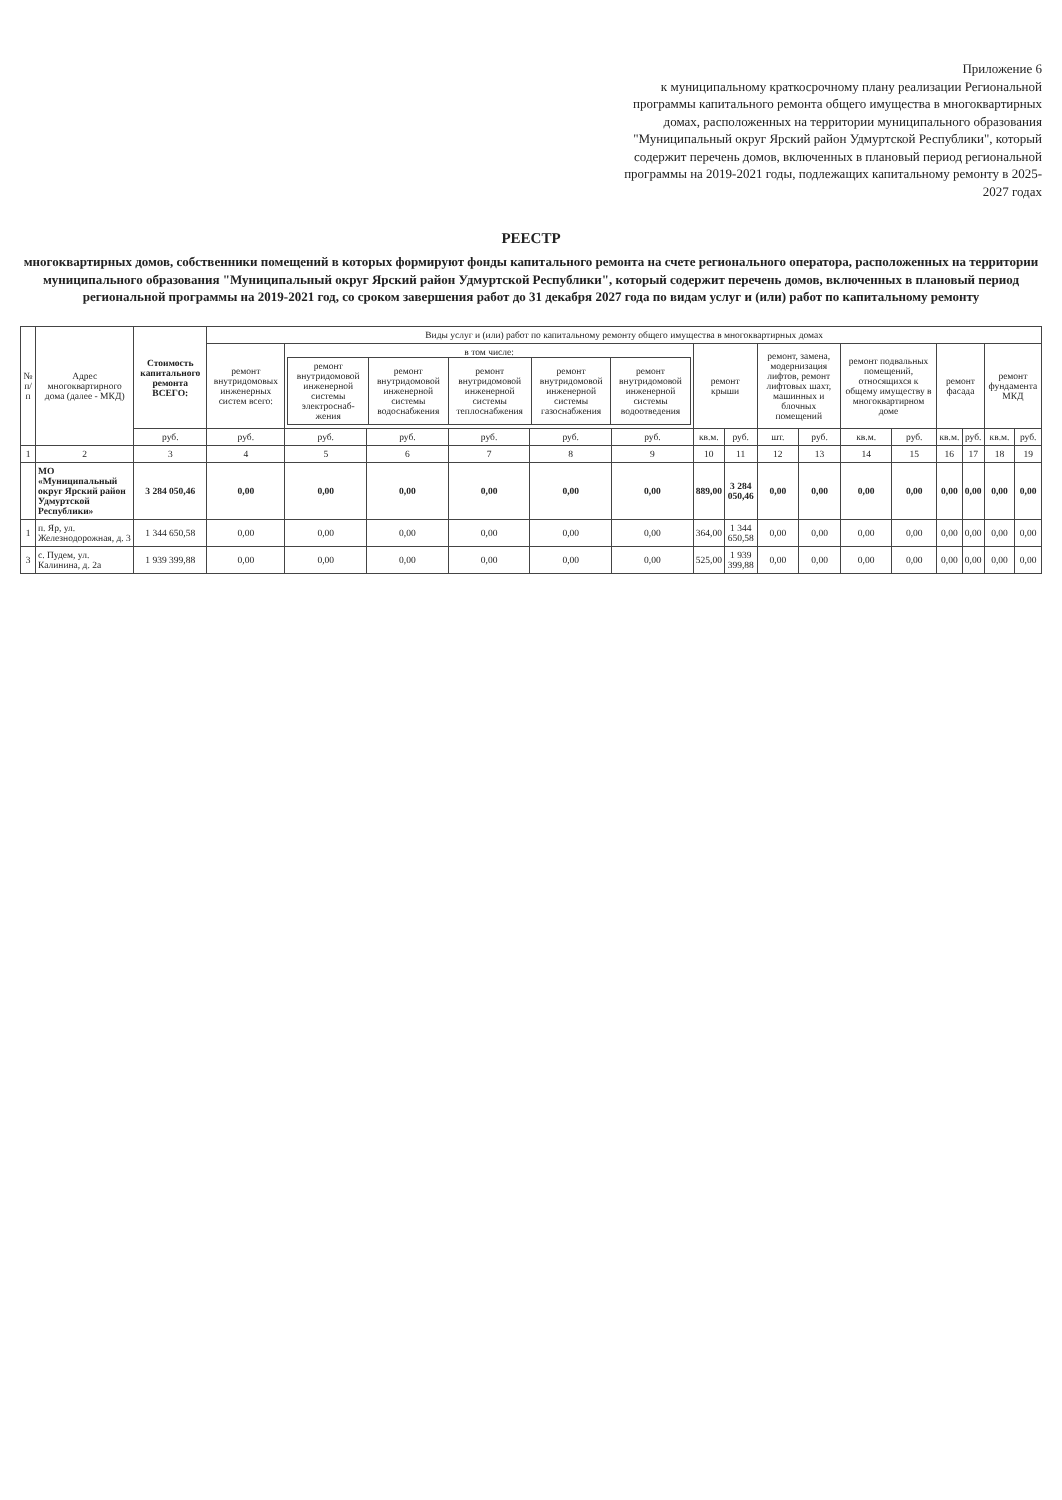Приложение 6
к муниципальному краткосрочному плану реализации Региональной программы капитального ремонта общего имущества в многоквартирных домах, расположенных на территории муниципального образования "Муниципальный округ Ярский район Удмуртской Республики", который содержит перечень домов, включенных в плановый период региональной программы на 2019-2021 годы, подлежащих капитальному ремонту в 2025-2027 годах
РЕЕСТР
многоквартирных домов, собственники помещений в которых формируют фонды капитального ремонта на счете регионального оператора, расположенных на территории муниципального образования "Муниципальный округ Ярский район Удмуртской Республики", который содержит перечень домов, включенных в плановый период региональной программы на 2019-2021 год, со сроком завершения работ до 31 декабря 2027 года по видам услуг и (или) работ по капитальному ремонту
| № п/п | Адрес многоквартирного дома (далее - МКД) | Стоимость капитального ремонта ВСЕГО: | Виды услуг и (или) работ по капитальному ремонту общего имущества в многоквартирных домах | | | | | | | | | | | | | | | |
| --- | --- | --- | --- | --- | --- | --- | --- | --- | --- | --- | --- | --- | --- | --- | --- | --- | --- | --- |
| | | | ремонт внутридомовых инженерных систем всего: | в том числе: / ремонт внутридомовой инженерной системы электроснаб-жения / ремонт внутридомовой инженерной системы водоснабжения / ремонт внутридомовой инженерной системы теплоснабжения / ремонт внутридомовой инженерной системы газоснабжения / ремонт внутридомовой инженерной системы водоотведения / / --- / --- / --- / --- / --- / | | | | | ремонт крыши | | ремонт, замена, модернизация лифтов, ремонт лифтовых шахт, машинных и блочных помещений | | ремонт подвальных помещений, относящихся к общему имуществу в многоквартирном доме | | ремонт фасада | | ремонт фундамента МКД | |
| | | руб. | руб. | руб. | руб. | руб. | руб. | руб. | кв.м. | руб. | шт. | руб. | кв.м. | руб. | кв.м. | руб. | кв.м. | руб. |
| 1 | 2 | 3 | 4 | 5 | 6 | 7 | 8 | 9 | 10 | 11 | 12 | 13 | 14 | 15 | 16 | 17 | 18 | 19 |
| | МО «Муниципальный округ Ярский район Удмуртской Республики» | 3 284 050,46 | 0,00 | 0,00 | 0,00 | 0,00 | 0,00 | 0,00 | 889,00 | 3 284 050,46 | 0,00 | 0,00 | 0,00 | 0,00 | 0,00 | 0,00 | 0,00 | 0,00 |
| 1 | п. Яр, ул. Железнодорожная, д. 3 | 1 344 650,58 | 0,00 | 0,00 | 0,00 | 0,00 | 0,00 | 0,00 | 364,00 | 1 344 650,58 | 0,00 | 0,00 | 0,00 | 0,00 | 0,00 | 0,00 | 0,00 | 0,00 |
| 3 | с. Пудем, ул. Калинина, д. 2а | 1 939 399,88 | 0,00 | 0,00 | 0,00 | 0,00 | 0,00 | 0,00 | 525,00 | 1 939 399,88 | 0,00 | 0,00 | 0,00 | 0,00 | 0,00 | 0,00 | 0,00 | 0,00 |